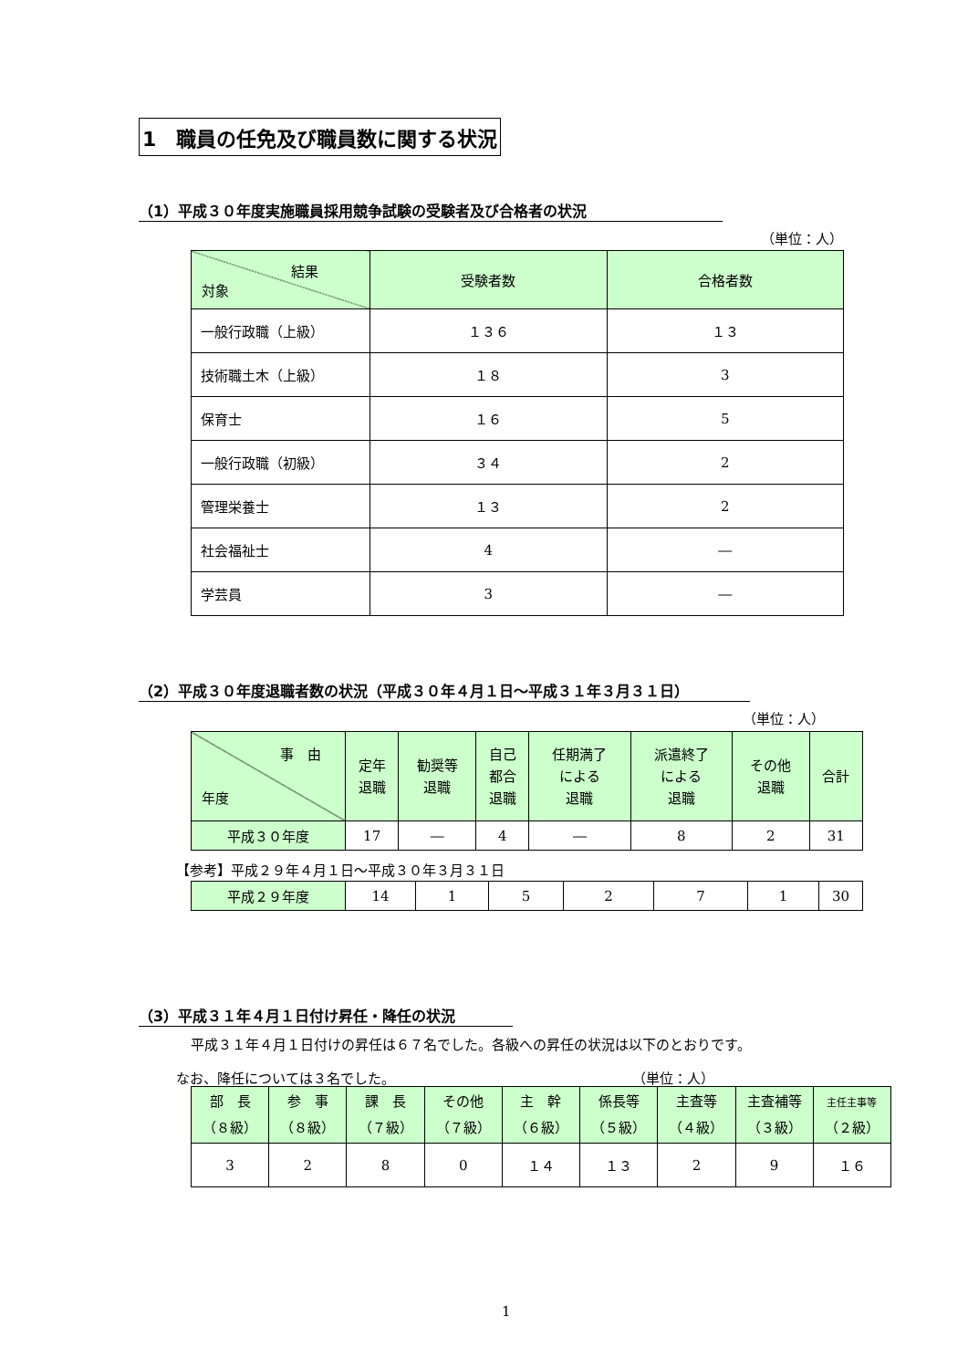1　職員の任免及び職員数に関する状況
（1）平成３０年度実施職員採用競争試験の受験者及び合格者の状況
（単位：人）
| 結果 対象 | 受験者数 | 合格者数 |
| --- | --- | --- |
| 一般行政職（上級） | １３６ | １３ |
| 技術職土木（上級） | １８ | 3 |
| 保育士 | １６ | 5 |
| 一般行政職（初級） | ３４ | 2 |
| 管理栄養士 | １３ | 2 |
| 社会福祉士 | 4 | ― |
| 学芸員 | 3 | ― |
（2）平成３０年度退職者数の状況（平成３０年４月１日～平成３１年３月３１日）
（単位：人）
| 事 由 年度 | 定年 退職 | 勧奨等 退職 | 自己 都合 退職 | 任期満了 による 退職 | 派遣終了 による 退職 | その他 退職 | 合計 |
| --- | --- | --- | --- | --- | --- | --- | --- |
| 平成３０年度 | 17 | ― | 4 | ― | 8 | 2 | 31 |
【参考】平成２９年４月１日～平成３０年３月３１日
| 平成２９年度 | 14 | 1 | 5 | 2 | 7 | 1 | 30 |
（3）平成３１年４月１日付け昇任・降任の状況
平成３１年４月１日付けの昇任は６７名でした。各級への昇任の状況は以下のとおりです。
なお、降任については３名でした。 （単位：人）
| 部 長 （８級） | 参 事 （８級） | 課 長 （７級） | その他 （７級） | 主 幹 （６級） | 係長等 （５級） | 主査等 （４級） | 主査補等 （３級） | 主任主事等 （２級） |
| --- | --- | --- | --- | --- | --- | --- | --- | --- |
| 3 | 2 | 8 | 0 | １４ | １３ | 2 | 9 | １６ |
1